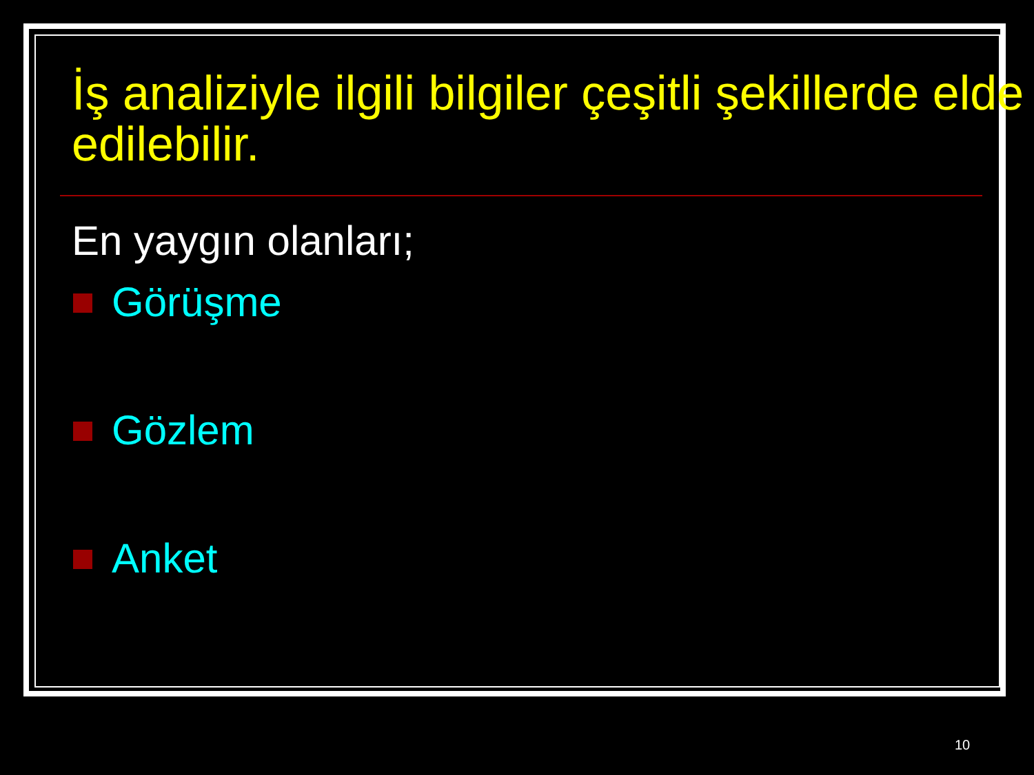İş analiziyle ilgili bilgiler çeşitli şekillerde elde edilebilir.
En yaygın olanları;
Görüşme
Gözlem
Anket
10